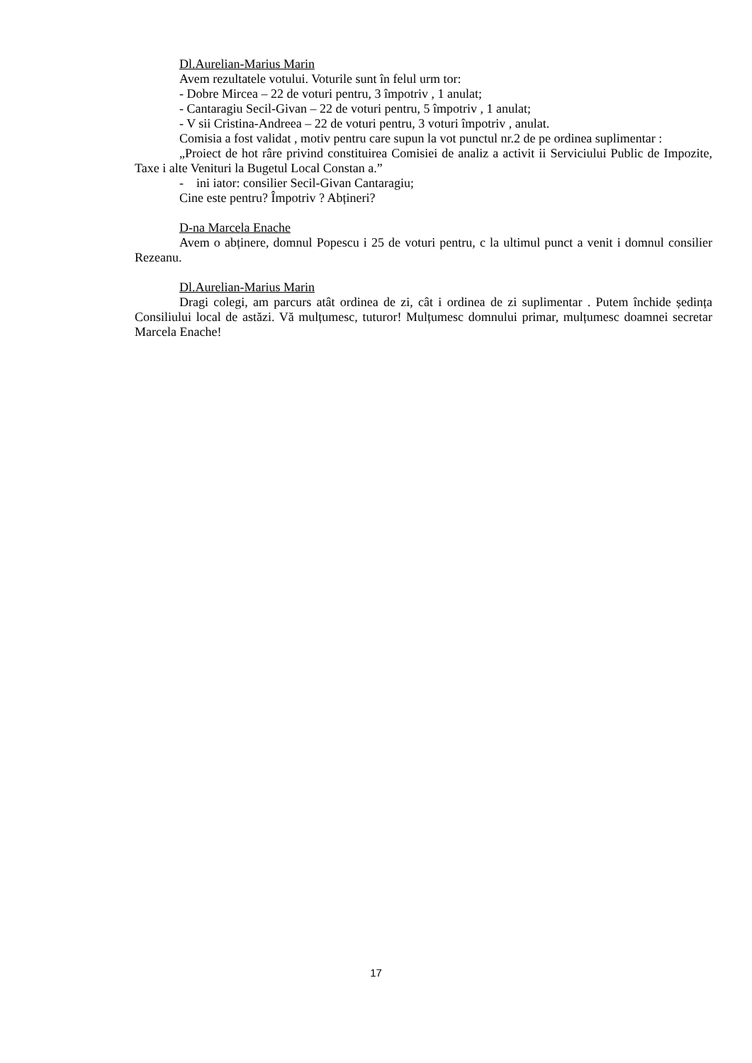Dl.Aurelian-Marius Marin
Avem rezultatele votului. Voturile sunt în felul urm tor:
- Dobre Mircea – 22 de voturi pentru, 3 împotriv , 1 anulat;
- Cantaragiu Secil-Givan – 22 de voturi pentru, 5 împotriv , 1 anulat;
- V sii Cristina-Andreea – 22 de voturi pentru, 3 voturi împotriv , anulat.
Comisia a fost validat , motiv pentru care supun la vot punctul nr.2 de pe ordinea suplimentar :
„Proiect de hot râre privind constituirea Comisiei de analiz a activit ii Serviciului Public de Impozite, Taxe i alte Venituri la Bugetul Local Constan a.”
- ini iator: consilier Secil-Givan Cantaragiu;
Cine este pentru? Împotriv ? Abțineri?
D-na Marcela Enache
Avem o abținere, domnul Popescu i 25 de voturi pentru, c la ultimul punct a venit i domnul consilier Rezeanu.
Dl.Aurelian-Marius Marin
Dragi colegi, am parcurs atât ordinea de zi, cât i ordinea de zi suplimentar . Putem închide ședința Consiliului local de astăzi. Vă mulțumesc, tuturor! Mulțumesc domnului primar, mulțumesc doamnei secretar Marcela Enache!
17